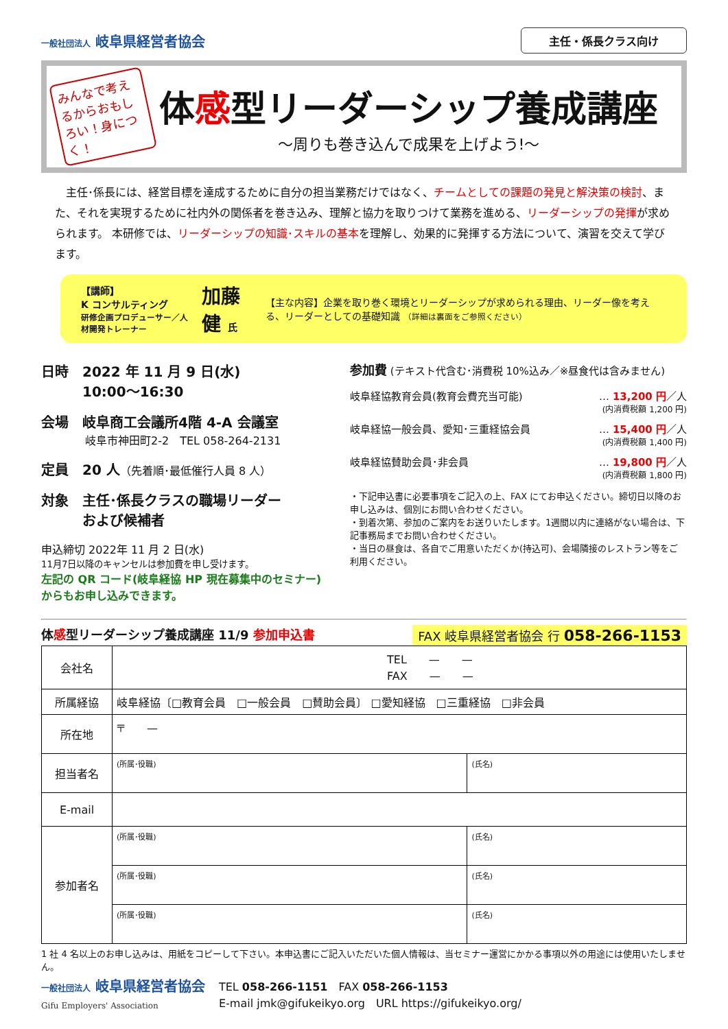一般社団法人 岐阜県経営者協会
主任・係長クラス向け
みんなで考えるからおもしろい！身につく！
体感型リーダーシップ養成講座
～周りも巻き込んで成果を上げよう!～
　主任･係長には、経営目標を達成するために自分の担当業務だけではなく、チームとしての課題の発見と解決策の検討、また、それを実現するために社内外の関係者を巻き込み、理解と協力を取りつけて業務を進める、リーダーシップの発揮が求められます。 本研修では、リーダーシップの知識･スキルの基本を理解し、効果的に発揮する方法について、演習を交えて学びます。
【講師】
K コンサルティング
研修企画プロデューサー／人材開発トレーナー
加藤 健 氏
【主な内容】企業を取り巻く環境とリーダーシップが求められる理由、リーダー像を考える、リーダーとしての基礎知識 （詳細は裏面をご参照ください）
日時　2022 年 11 月 9 日(水)
　　　10:00～16:30
会場　岐阜商工会議所4階 4-A 会議室
　　　　岐阜市神田町2-2　TEL 058-264-2131
定員　20 人（先着順･最低催行人員 8 人）
対象　主任･係長クラスの職場リーダー
　　　および候補者
申込締切 2022年 11 月 2 日(水)
11月7日以降のキャンセルは参加費を申し受けます。
左記の QR コード(岐阜経協 HP 現在募集中のセミナー)からもお申し込みできます。
参加費 (テキスト代含む･消費税 10%込み／※昼食代は含みません)
岐阜経協教育会員(教育会費充当可能) … 13,200 円／人
(内消費税額 1,200 円)
岐阜経協一般会員、愛知･三重経協会員 … 15,400 円／人
(内消費税額 1,400 円)
岐阜経協賛助会員･非会員 … 19,800 円／人
(内消費税額 1,800 円)
・下記申込書に必要事項をご記入の上、FAX にてお申込ください。締切日以降のお申し込みは、個別にお問い合わせください。
・到着次第、参加のご案内をお送りいたします。1週間以内に連絡がない場合は、下記事務局までお問い合わせください。
・当日の昼食は、各自でご用意いただくか(持込可)、会場隣接のレストラン等をご利用ください。
体感型リーダーシップ養成講座 11/9 参加申込書 FAX 岐阜県経営者協会 行 058-266-1153
| 会社名 | TEL — — FAX — — | |
| 所属経協 | 岐阜経協〔□教育会員 □一般会員 □賛助会員〕 □愛知経協 □三重経協 □非会員 | |
| 所在地 | 〒 — | |
| 担当者名 | (所属･役職) | (氏名) |
| E-mail | | |
| 参加者名 | (所属･役職) | (氏名) |
| | (所属･役職) | (氏名) |
| | (所属･役職) | (氏名) |
1 社 4 名以上のお申し込みは、用紙をコピーして下さい。本申込書にご記入いただいた個人情報は、当セミナー運営にかかる事項以外の用途には使用いたしません。
一般社団法人 岐阜県経営者協会
Gifu Employers' Association
TEL 058-266-1151　FAX 058-266-1153
E-mail jmk@gifukeikyo.org　URL https://gifukeikyo.org/